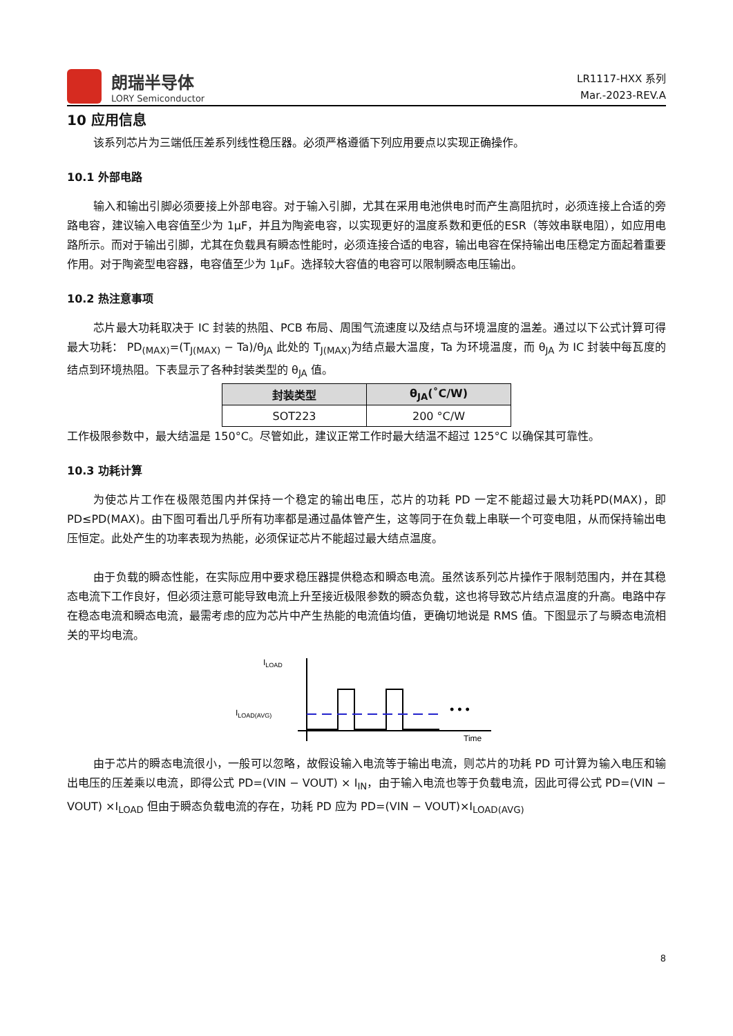朗瑞半导体
LORY Semiconductor
LR1117-HXX 系列
Mar.-2023-REV.A
10 应用信息
该系列芯片为三端低压差系列线性稳压器。必须严格遵循下列应用要点以实现正确操作。
10.1 外部电路
输入和输出引脚必须要接上外部电容。对于输入引脚，尤其在采用电池供电时而产生高阻抗时，必须连接上合适的旁路电容，建议输入电容值至少为 1μF，并且为陶瓷电容，以实现更好的温度系数和更低的ESR（等效串联电阻），如应用电路所示。而对于输出引脚，尤其在负载具有瞬态性能时，必须连接合适的电容，输出电容在保持输出电压稳定方面起着重要作用。对于陶瓷型电容器，电容值至少为 1μF。选择较大容值的电容可以限制瞬态电压输出。
10.2 热注意事项
芯片最大功耗取决于 IC 封装的热阻、PCB 布局、周围气流速度以及结点与环境温度的温差。通过以下公式计算可得最大功耗： PD<sub>(MAX)</sub>=(T<sub>J(MAX)</sub> − Ta)/θ<sub>JA</sub> 此处的 T<sub>J(MAX)</sub>为结点最大温度，Ta 为环境温度，而 θ<sub>JA</sub> 为 IC 封装中每瓦度的结点到环境热阻。下表显示了各种封装类型的 θ<sub>JA</sub> 值。
| 封装类型 | θ<sub>JA</sub>(˚C/W) |
| --- | --- |
| SOT223 | 200 °C/W |
工作极限参数中，最大结温是 150°C。尽管如此，建议正常工作时最大结温不超过 125°C 以确保其可靠性。
10.3 功耗计算
为使芯片工作在极限范围内并保持一个稳定的输出电压，芯片的功耗 PD 一定不能超过最大功耗PD(MAX)，即 PD≤PD(MAX)。由下图可看出几乎所有功率都是通过晶体管产生，这等同于在负载上串联一个可变电阻，从而保持输出电压恒定。此处产生的功率表现为热能，必须保证芯片不能超过最大结点温度。
由于负载的瞬态性能，在实际应用中要求稳压器提供稳态和瞬态电流。虽然该系列芯片操作于限制范围内，并在其稳态电流下工作良好，但必须注意可能导致电流上升至接近极限参数的瞬态负载，这也将导致芯片结点温度的升高。电路中存在稳态电流和瞬态电流，最需考虑的应为芯片中产生热能的电流值均值，更确切地说是 RMS 值。下图显示了与瞬态电流相关的平均电流。
ILOAD
ILOAD(AVG)
Time
• • •
由于芯片的瞬态电流很小，一般可以忽略，故假设输入电流等于输出电流，则芯片的功耗 PD 可计算为输入电压和输出电压的压差乘以电流，即得公式 PD=(VIN − VOUT) × I<sub>IN</sub>，由于输入电流也等于负载电流，因此可得公式 PD=(VIN − VOUT) ×I<sub>LOAD</sub> 但由于瞬态负载电流的存在，功耗 PD 应为 PD=(VIN − VOUT)×I<sub>LOAD(AVG)</sub>
8